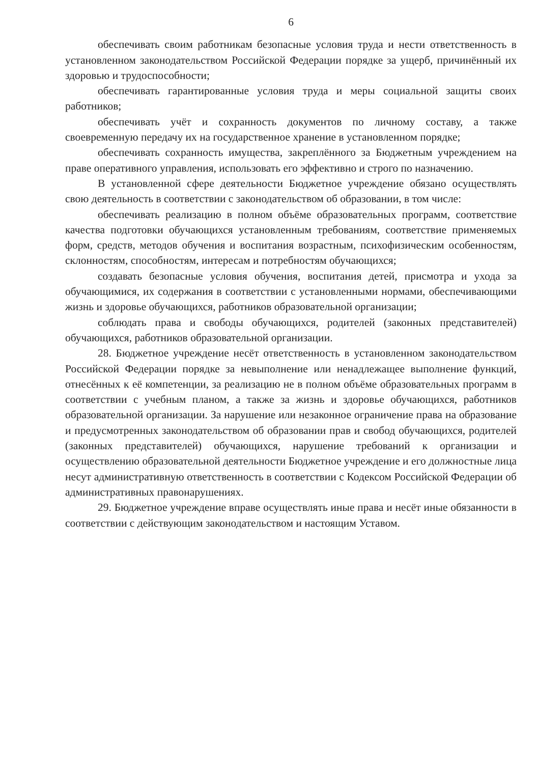6
обеспечивать своим работникам безопасные условия труда и нести ответственность в установленном законодательством Российской Федерации порядке за ущерб, причинённый их здоровью и трудоспособности;
обеспечивать гарантированные условия труда и меры социальной защиты своих работников;
обеспечивать учёт и сохранность документов по личному составу, а также своевременную передачу их на государственное хранение в установленном порядке;
обеспечивать сохранность имущества, закреплённого за Бюджетным учреждением на праве оперативного управления, использовать его эффективно и строго по назначению.
В установленной сфере деятельности Бюджетное учреждение обязано осуществлять свою деятельность в соответствии с законодательством об образовании, в том числе:
обеспечивать реализацию в полном объёме образовательных программ, соответствие качества подготовки обучающихся установленным требованиям, соответствие применяемых форм, средств, методов обучения и воспитания возрастным, психофизическим особенностям, склонностям, способностям, интересам и потребностям обучающихся;
создавать безопасные условия обучения, воспитания детей, присмотра и ухода за обучающимися, их содержания в соответствии с установленными нормами, обеспечивающими жизнь и здоровье обучающихся, работников образовательной организации;
соблюдать права и свободы обучающихся, родителей (законных представителей) обучающихся, работников образовательной организации.
28. Бюджетное учреждение несёт ответственность в установленном законодательством Российской Федерации порядке за невыполнение или ненадлежащее выполнение функций, отнесённых к её компетенции, за реализацию не в полном объёме образовательных программ в соответствии с учебным планом, а также за жизнь и здоровье обучающихся, работников образовательной организации. За нарушение или незаконное ограничение права на образование и предусмотренных законодательством об образовании прав и свобод обучающихся, родителей (законных представителей) обучающихся, нарушение требований к организации и осуществлению образовательной деятельности Бюджетное учреждение и его должностные лица несут административную ответственность в соответствии с Кодексом Российской Федерации об административных правонарушениях.
29. Бюджетное учреждение вправе осуществлять иные права и несёт иные обязанности в соответствии с действующим законодательством и настоящим Уставом.